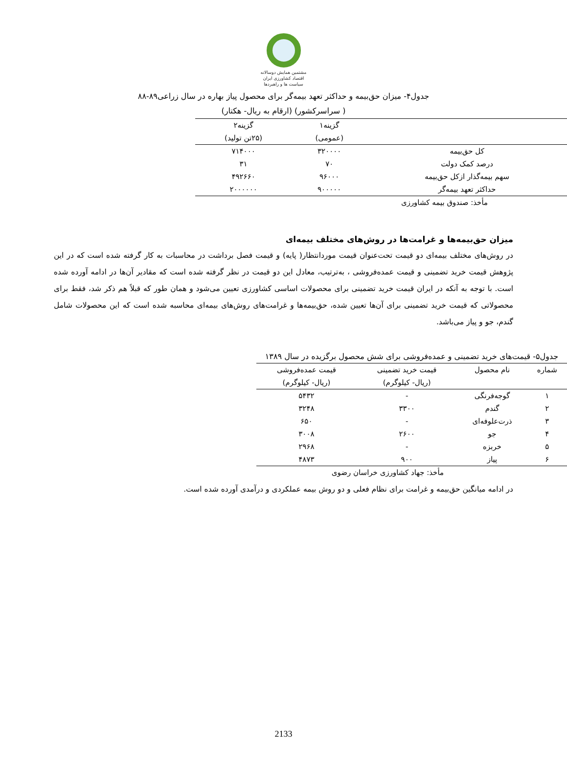مشتمین همایش دوسالانه
اقتصاد کشاورزی ایران
سیاست ها و راهبردها
جدول۴- میزان حق‌بیمه و حداکثر تعهد بیمه‌گر برای محصول پیاز بهاره در سال زراعی۸۹-۸۸
( سراسرکشور) (ارقام به ریال- هکتار)
| | گزینه۱ | گزینه۲ |
| --- | --- | --- |
| | (عمومی) | (۲۵تن تولید) |
| کل حق‌بیمه | ۳۲۰۰۰۰ | ۷۱۴۰۰۰ |
| درصد کمک دولت | ۷۰ | ۳۱ |
| سهم بیمه‌گذار ازکل حق‌بیمه | ۹۶۰۰۰ | ۴۹۲۶۶۰ |
| حداکثر تعهد بیمه‌گر | ۹۰۰۰۰۰ | ۲۰۰۰۰۰۰ |
مأخذ: صندوق بیمه کشاورزی
میزان حق‌بیمه‌ها و غرامت‌ها در روش‌های مختلف بیمه‌ای
در روش‌های مختلف بیمه‌ای دو قیمت تحت‌عنوان قیمت موردانتظار( پایه) و قیمت فصل برداشت در محاسبات به کار گرفته شده است که در این پژوهش قیمت خرید تضمینی و قیمت عمده‌فروشی ، به‌ترتیب، معادل این دو قیمت در نظر گرفته شده است که مقادیر آن‌ها در ادامه آورده شده است. با توجه به آنکه در ایران قیمت خرید تضمینی برای محصولات اساسی کشاورزی تعیین می‌شود و همان طور که قبلاً هم ذکر شد، فقط برای محصولاتی که قیمت خرید تضمینی برای آن‌ها تعیین شده، حق‌بیمه‌ها و غرامت‌های روش‌های بیمه‌ای محاسبه شده است که این محصولات شامل گندم، جو و پیاز می‌باشد.
جدول۵- قیمت‌های خرید تضمینی و عمده‌فروشی برای شش محصول برگزیده در سال ۱۳۸۹
| شماره | نام محصول | قیمت خرید تضمینی | قیمت عمده‌فروشی |
| --- | --- | --- | --- |
| | | (ریال- کیلوگرم) | (ریال- کیلوگرم) |
| ۱ | گوجه‌فرنگی | - | ۵۴۳۲ |
| ۲ | گندم | ۳۳۰۰ | ۳۲۴۸ |
| ۳ | ذرت‌علوفه‌ای | - | ۶۵۰ |
| ۴ | جو | ۲۶۰۰ | ۳۰۰۸ |
| ۵ | خربزه | - | ۲۹۶۸ |
| ۶ | پیاز | ۹۰۰ | ۴۸۷۳ |
مأخذ: جهاد کشاورزی خراسان رضوی
در ادامه میانگین حق‌بیمه و غرامت برای نظام فعلی و دو روش بیمه عملکردی و درآمدی آورده شده است.
2133